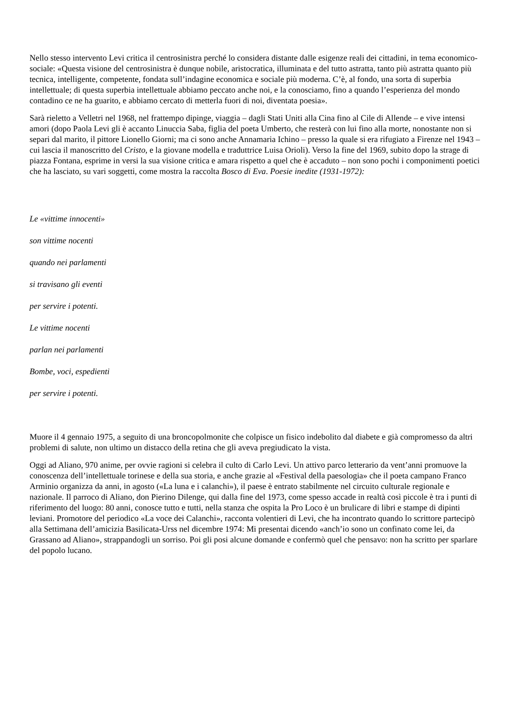Nello stesso intervento Levi critica il centrosinistra perché lo considera distante dalle esigenze reali dei cittadini, in tema economico-sociale: «Questa visione del centrosinistra è dunque nobile, aristocratica, illuminata e del tutto astratta, tanto più astratta quanto più tecnica, intelligente, competente, fondata sull’indagine economica e sociale più moderna. C’è, al fondo, una sorta di superbia intellettuale; di questa superbia intellettuale abbiamo peccato anche noi, e la conosciamo, fino a quando l’esperienza del mondo contadino ce ne ha guarito, e abbiamo cercato di metterla fuori di noi, diventata poesia».
Sarà rieletto a Velletri nel 1968, nel frattempo dipinge, viaggia – dagli Stati Uniti alla Cina fino al Cile di Allende – e vive intensi amori (dopo Paola Levi gli è accanto Linuccia Saba, figlia del poeta Umberto, che resterà con lui fino alla morte, nonostante non si separi dal marito, il pittore Lionello Giorni; ma ci sono anche Annamaria Ichino – presso la quale si era rifugiato a Firenze nel 1943 – cui lascia il manoscritto del Cristo, e la giovane modella e traduttrice Luisa Orioli). Verso la fine del 1969, subito dopo la strage di piazza Fontana, esprime in versi la sua visione critica e amara rispetto a quel che è accaduto – non sono pochi i componimenti poetici che ha lasciato, su vari soggetti, come mostra la raccolta Bosco di Eva. Poesie inedite (1931-1972):
Le «vittime innocenti»
son vittime nocenti
quando nei parlamenti
si travisano gli eventi
per servire i potenti.
Le vittime nocenti
parlan nei parlamenti
Bombe, voci, espedienti
per servire i potenti.
Muore il 4 gennaio 1975, a seguito di una broncopolmonite che colpisce un fisico indebolito dal diabete e già compromesso da altri problemi di salute, non ultimo un distacco della retina che gli aveva pregiudicato la vista.
Oggi ad Aliano, 970 anime, per ovvie ragioni si celebra il culto di Carlo Levi. Un attivo parco letterario da vent’anni promuove la conoscenza dell’intellettuale torinese e della sua storia, e anche grazie al «Festival della paesologia» che il poeta campano Franco Arminio organizza da anni, in agosto («La luna e i calanchi»), il paese è entrato stabilmente nel circuito culturale regionale e nazionale. Il parroco di Aliano, don Pierino Dilenge, qui dalla fine del 1973, come spesso accade in realtà così piccole è tra i punti di riferimento del luogo: 80 anni, conosce tutto e tutti, nella stanza che ospita la Pro Loco è un brulicare di libri e stampe di dipinti leviani. Promotore del periodico «La voce dei Calanchi», racconta volentieri di Levi, che ha incontrato quando lo scrittore partecipò alla Settimana dell’amicizia Basilicata-Urss nel dicembre 1974: Mi presentai dicendo «anch’io sono un confinato come lei, da Grassano ad Aliano», strappandogli un sorriso. Poi gli posi alcune domande e confermò quel che pensavo: non ha scritto per sparlare del popolo lucano.